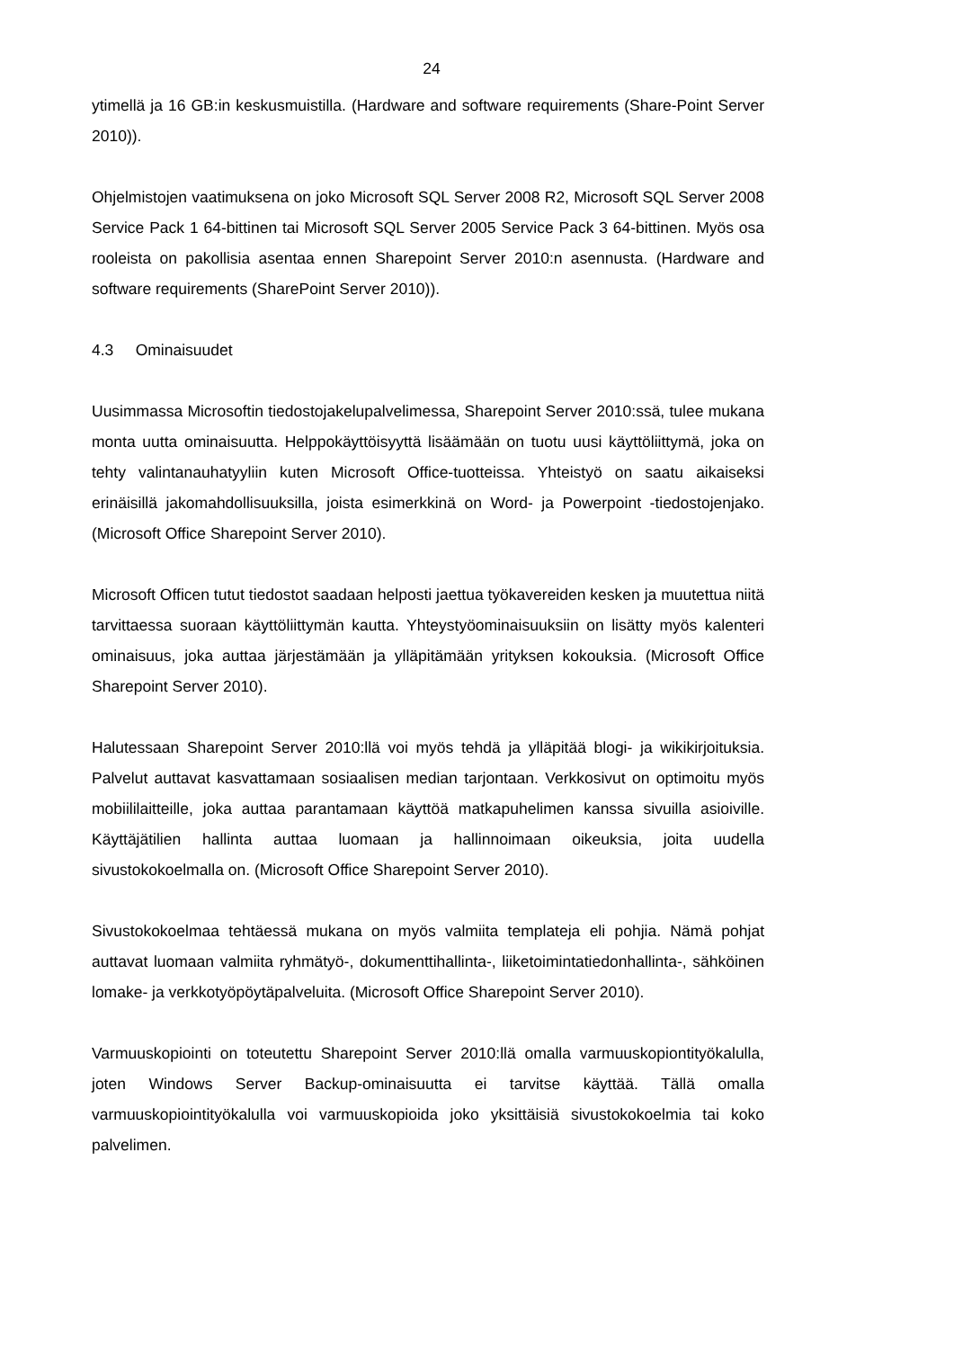24
ytimellä ja 16 GB:in keskusmuistilla. (Hardware and software requirements (Share-Point Server 2010)).
Ohjelmistojen vaatimuksena on joko Microsoft SQL Server 2008 R2, Microsoft SQL Server 2008 Service Pack 1 64-bittinen tai Microsoft SQL Server 2005 Service Pack 3 64-bittinen. Myös osa rooleista on pakollisia asentaa ennen Sharepoint Server 2010:n asennusta. (Hardware and software requirements (SharePoint Server 2010)).
4.3 Ominaisuudet
Uusimmassa Microsoftin tiedostojakelupalvelimessa, Sharepoint Server 2010:ssä, tulee mukana monta uutta ominaisuutta. Helppokäyttöisyyttä lisäämään on tuotu uusi käyttöliittymä, joka on tehty valintanauhatyyliin kuten Microsoft Office-tuotteissa. Yhteistyö on saatu aikaiseksi erinäisillä jakomahdollisuuksilla, joista esimerkkinä on Word- ja Powerpoint -tiedostojenjako. (Microsoft Office Sharepoint Server 2010).
Microsoft Officen tutut tiedostot saadaan helposti jaettua työkavereiden kesken ja muutettua niitä tarvittaessa suoraan käyttöliittymän kautta. Yhteystyöominaisuuksiin on lisätty myös kalenteri ominaisuus, joka auttaa järjestämään ja ylläpitämään yrityksen kokouksia. (Microsoft Office Sharepoint Server 2010).
Halutessaan Sharepoint Server 2010:llä voi myös tehdä ja ylläpitää blogi- ja wikikirjoituksia. Palvelut auttavat kasvattamaan sosiaalisen median tarjontaan. Verkkosivut on optimoitu myös mobiililaitteille, joka auttaa parantamaan käyttöä matkapuhelimen kanssa sivuilla asioiville. Käyttäjätilien hallinta auttaa luomaan ja hallinnoimaan oikeuksia, joita uudella sivustokokoelmalla on. (Microsoft Office Sharepoint Server 2010).
Sivustokokoelmaa tehtäessä mukana on myös valmiita templateja eli pohjia. Nämä pohjat auttavat luomaan valmiita ryhmätyö-, dokumenttihallinta-, liiketoimintatiedonhallinta-, sähköinen lomake- ja verkkotyöpöytäpalveluita. (Microsoft Office Sharepoint Server 2010).
Varmuuskopiointi on toteutettu Sharepoint Server 2010:llä omalla varmuuskopiontityökalulla, joten Windows Server Backup-ominaisuutta ei tarvitse käyttää. Tällä omalla varmuuskopiointityökalulla voi varmuuskopioida joko yksittäisiä sivustokokoelmia tai koko palvelimen.